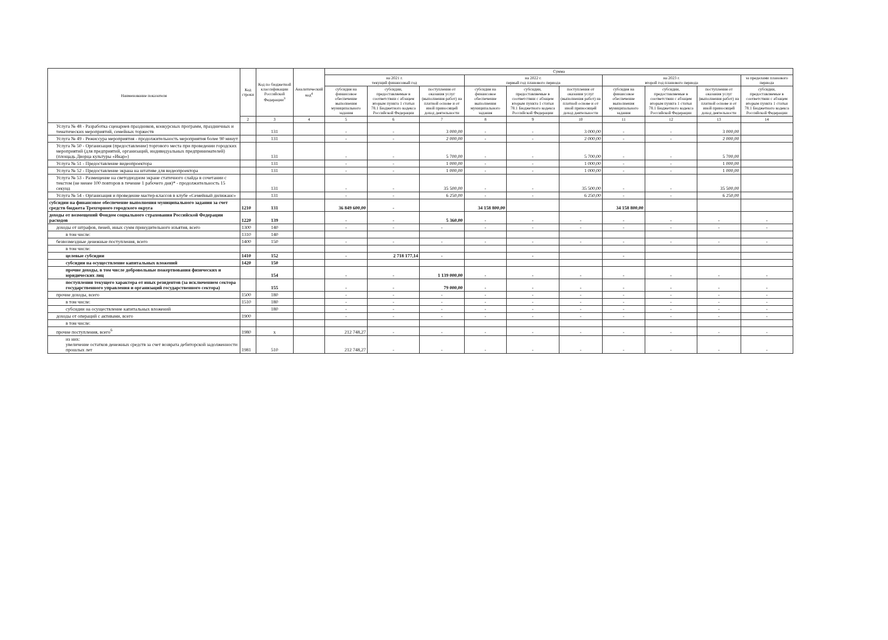| Наименование показателя | Код строки | Код по бюджетной классификации Российской Федерации<sup>3</sup> | Аналитический код<sup>4</sup> | Сумма | | | | | | | | | |
| --- | --- | --- | --- | --- | --- | --- | --- | --- | --- | --- | --- | --- | --- |
| | | | | на 2021 г. текущий финансовый год | | | на 2022 г. первый год планового периода | | | на 2023 г. второй год планового периода | | | за пределами планового периода |
| | | | | субсидия на финансовое обеспечение выполнения муниципального задания | субсидии, предоставляемые в соответствии с абзацем вторым пункта 1 статьи 78.1 Бюджетного кодекса Российской Федерации | поступления от оказания услуг (выполнения работ) на платной основе и от иной приносящей доход деятельности | субсидия на финансовое обеспечение выполнения муниципального задания | субсидии, предоставляемые в соответствии с абзацем вторым пункта 1 статьи 78.1 Бюджетного кодекса Российской Федерации | поступления от оказания услуг (выполнения работ) на платной основе и от иной приносящей доход деятельности | субсидия на финансовое обеспечение выполнения муниципального задания | субсидии, предоставляемые в соответствии с абзацем вторым пункта 1 статьи 78.1 Бюджетного кодекса Российской Федерации | поступления от оказания услуг (выполнения работ) на платной основе и от иной приносящей доход деятельности | субсидии, предоставляемые в соответствии с абзацем вторым пункта 1 статьи 78.1 Бюджетного кодекса Российской Федерации |
| | 2 | 3 | 4 | 5 | 6 | 7 | 8 | 9 | 10 | 11 | 12 | 13 | 14 |
| Услуга № 48 - Разработка сценариев праздников, конкурсных программ, праздничных и тематических мероприятий, семейных торжеств | | 131 | | - | - | 3 000,00 | - | - | 3 000,00 | - | - | 3 000,00 | |
| Услуга № 49 - Режиссура мероприятия - продолжительность мероприятия более 90 минут | | 131 | | - | - | 2 000,00 | - | - | 2 000,00 | - | - | 2 000,00 | |
| Услуга № 50 - Организация (предоставление) торгового места при проведении городских мероприятий (для предприятий, организаций, индивидуальных предпринимателей) (площадь Дворца культуры «Икар») | | 131 | | - | - | 5 700,00 | - | - | 5 700,00 | - | - | 5 700,00 | |
| Услуга № 51 - Предоставление видеопроектора | | 131 | | - | - | 1 000,00 | - | - | 1 000,00 | - | - | 1 000,00 | |
| Услуга № 52 - Предоставление экрана на штативе для видеопроектора | | 131 | | - | - | 1 000,00 | - | - | 1 000,00 | - | - | 1 000,00 | |
| Услуга № 53 - Размещение на светодиодном экране статичного слайда в сочетании с текстом (не менее 100 повторов в течение 1 рабочего дня)* - продолжительность 15 секунд | | 131 | | - | - | 35 500,00 | - | - | 35 500,00 | - | - | 35 500,00 | |
| Услуга № 54 - Организация и проведение мастер-классов в клубе «Семейный дилижанс» | | 131 | | - | - | 6 250,00 | - | - | 6 250,00 | - | - | 6 250,00 | |
| субсидии на финансовое обеспечение выполнения муниципального задания за счет средств бюджета Трехгорного городского округа | 1210 | 131 | | 36 849 600,00 | - | | 34 158 800,00 | | | 34 158 800,00 | | | |
| доходы от возмещений Фондом социального страхования Российской Федерации расходов | 1220 | 139 | | - | - | 5 360,00 | - | - | - | - | - | - | - |
| доходы от штрафов, пеней, иных сумм принудительного изъятия, всего | 1300 | 140 | | - | - | - | - | - | - | - | - | - | - |
| в том числе: | 1310 | 140 | | | | | | | | | | | |
| безвозмездные денежные поступления, всего | 1400 | 150 | | - | - | - | - | - | - | - | - | - | - |
| в том числе: | | | | | | | | | | | | | |
| целевые субсидии | 1410 | 152 | | - | 2 718 177,14 | - | | - | | - | | | |
| субсидии на осуществление капитальных вложений | 1420 | 150 | | | | | | | | | | | |
| прочие доходы, в том числе добровольные пожертвования физических и юридических лиц | | 154 | | - | - | 1 139 000,00 | - | - | - | - | - | - | - |
| поступления текущего характера от иных резидентов (за исключением сектора государственного управления и организаций государственного сектора) | | 155 | | - | - | 79 000,00 | - | - | - | - | - | - | - |
| прочие доходы, всего | 1500 | 180 | | - | - | - | - | - | - | - | - | - | - |
| в том числе: | 1510 | 180 | | - | - | - | - | - | - | - | - | - | - |
| субсидии на осуществление капитальных вложений | | 180 | | - | - | - | - | - | - | - | - | - | - |
| доходы от операций с активами, всего | 1900 | | | - | - | - | - | - | - | - | - | - | - |
| в том числе: | | | | | | | | | | | | | |
| прочие поступления, всего<sup>6</sup> | 1980 | x | | 212 748,27 | - | - | - | - | - | - | - | - | - |
| из них: увеличение остатков денежных средств за счет возврата дебиторской задолженности прошлых лет | 1981 | 510 | | 212 748,27 | - | - | - | - | - | - | - | - | - |